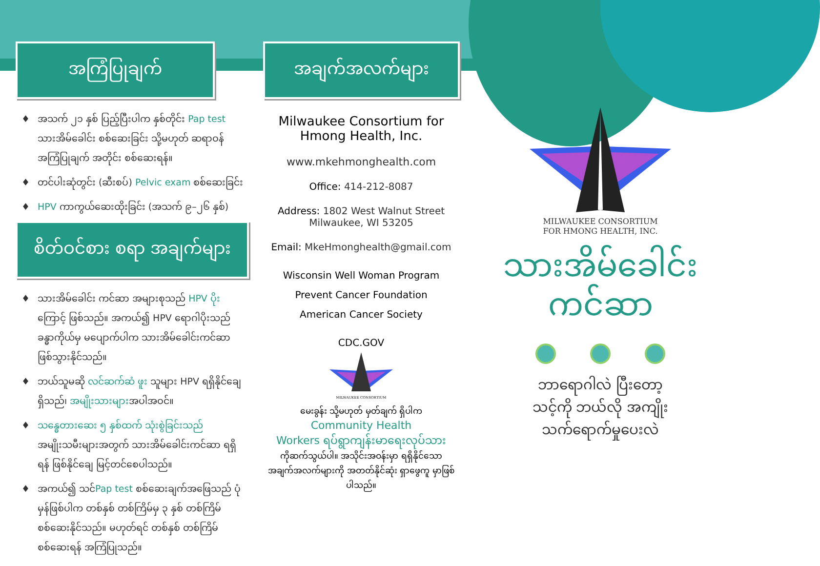အကြံပြုချက်
♦ အသက် ၂၁ နှစ် ပြည့်ပြီးပါက နှစ်တိုင်း Pap test သားအိမ်ခေါင်း စစ်ဆေးခြင်း သို့မဟုတ် ဆရာဝန် အကြံပြုချက် အတိုင်း စစ်ဆေးရန်။
♦ တင်ပါးဆုံတွင်း (ဆီးစပ်) Pelvic exam စစ်ဆေးခြင်း
♦ HPV ကာကွယ်ဆေးထိုးခြင်း (အသက် ၉–၂၆ နှစ်)
စိတ်ဝင်စား စရာ အချက်များ
♦ သားအိမ်ခေါင်း ကင်ဆာ အများစုသည် HPV ပိုး ကြောင့် ဖြစ်သည်။ အကယ်၍ HPV ရောဂါပိုးသည် ခန္ဓာကိုယ်မှ မပျောက်ပါက သားအိမ်ခေါင်းကင်ဆာ ဖြစ်သွားနိုင်သည်။
♦ ဘယ်သူမဆို လင်ဆက်ဆံ ဖူး သူများ HPV ရရှိနိုင်ချေ ရှိသည်၊ အမျိုးသားများအပါအဝင်။
♦ သန္ဓေတားဆေး ၅ နှစ်ထက် သုံးစွဲခြင်းသည် အမျိုးသမီးများအတွက် သားအိမ်ခေါင်းကင်ဆာ ရရှိရန် ဖြစ်နိုင်ချေ မြင့်တင်စေပါသည်။
♦ အကယ်၍ သင်Pap test စစ်ဆေးချက်အဖြေသည် ပုံမှန်ဖြစ်ပါက တစ်နှစ် တစ်ကြိမ်မှ ၃ နှစ် တစ်ကြိမ် စစ်ဆေးနိုင်သည်။ မဟုတ်ရင် တစ်နှစ် တစ်ကြိမ် စစ်ဆေးရန် အကြံပြုသည်။
အချက်အလက်များ
Milwaukee Consortium for
Hmong Health, Inc.
www.mkehmonghealth.com
Office: 414-212-8087
Address: 1802 West Walnut Street
Milwaukee, WI 53205
Email: MkeHmonghealth@gmail.com
Wisconsin Well Woman Program
Prevent Cancer Foundation
American Cancer Society
CDC.GOV
MILWAUKEE CONSORTIUM
မေးခွန်း သို့မဟုတ် မှတ်ချက် ရှိပါက
Community Health
Workers ရပ်ရွာကျန်းမာရေးလုပ်သား
ကိုဆက်သွယ်ပါ။ အသိုင်းအဝန်းမှာ ရရှိနိုင်သော အချက်အလက်များကို အတတ်နိုင်ဆုံး ရှာဖွေကူ မှာဖြစ်ပါသည်။
MILWAUKEE CONSORTIUM
FOR HMONG HEALTH, INC.
သားအိမ်ခေါင်း
ကင်ဆာ
ဘာရောဂါလဲ ပြီးတော့
သင့်ကို ဘယ်လို အကျိုး
သက်ရောက်မှုပေးလဲ